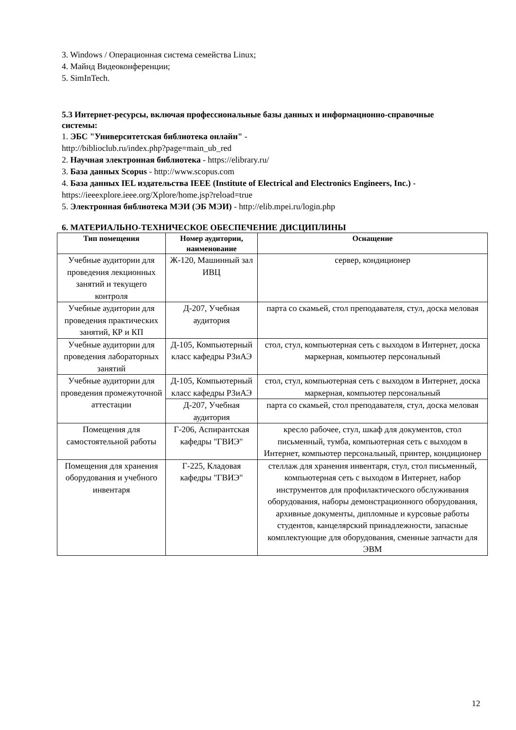3. Windows / Операционная система семейства Linux;
4. Майнд Видеоконференции;
5. SimInTech.
5.3 Интернет-ресурсы, включая профессиональные базы данных и информационно-справочные системы:
1. ЭБС "Университетская библиотека онлайн" -
http://biblioclub.ru/index.php?page=main_ub_red
2. Научная электронная библиотека - https://elibrary.ru/
3. База данных Scopus - http://www.scopus.com
4. База данных IEL издательства IEEE (Institute of Electrical and Electronics Engineers, Inc.) - https://ieeexplore.ieee.org/Xplore/home.jsp?reload=true
5. Электронная библиотека МЭИ (ЭБ МЭИ) - http://elib.mpei.ru/login.php
6. МАТЕРИАЛЬНО-ТЕХНИЧЕСКОЕ ОБЕСПЕЧЕНИЕ ДИСЦИПЛИНЫ
| Тип помещения | Номер аудитории, наименование | Оснащение |
| --- | --- | --- |
| Учебные аудитории для проведения лекционных занятий и текущего контроля | Ж-120, Машинный зал ИВЦ | сервер, кондиционер |
| Учебные аудитории для проведения практических занятий, КР и КП | Д-207, Учебная аудитория | парта со скамьей, стол преподавателя, стул, доска меловая |
| Учебные аудитории для проведения лабораторных занятий | Д-105, Компьютерный класс кафедры РЗиАЭ | стол, стул, компьютерная сеть с выходом в Интернет, доска маркерная, компьютер персональный |
| Учебные аудитории для проведения промежуточной аттестации | Д-105, Компьютерный класс кафедры РЗиАЭ | стол, стул, компьютерная сеть с выходом в Интернет, доска маркерная, компьютер персональный |
| | Д-207, Учебная аудитория | парта со скамьей, стол преподавателя, стул, доска меловая |
| Помещения для самостоятельной работы | Г-206, Аспирантская кафедры "ГВИЭ" | кресло рабочее, стул, шкаф для документов, стол письменный, тумба, компьютерная сеть с выходом в Интернет, компьютер персональный, принтер, кондиционер |
| Помещения для хранения оборудования и учебного инвентаря | Г-225, Кладовая кафедры "ГВИЭ" | стеллаж для хранения инвентаря, стул, стол письменный, компьютерная сеть с выходом в Интернет, набор инструментов для профилактического обслуживания оборудования, наборы демонстрационного оборудования, архивные документы, дипломные и курсовые работы студентов, канцелярский принадлежности, запасные комплектующие для оборудования, сменные запчасти для ЭВМ |
12